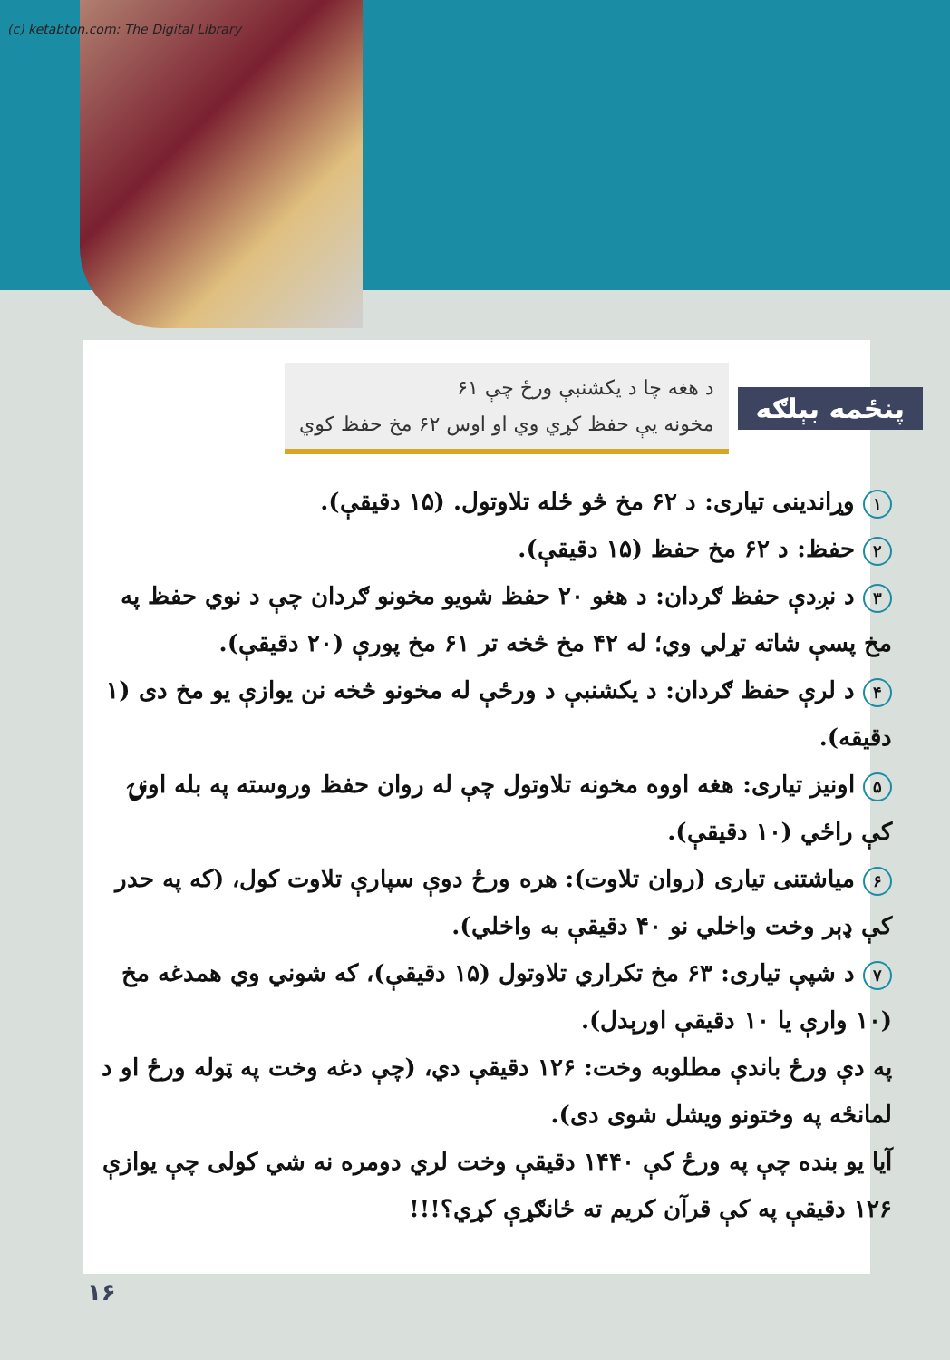(c) ketabton.com: The Digital Library
پنځمه بېلګه
د هغه چا د یکشنبې ورځ چې ۶۱
مخونه یې حفظ کړي وي او اوس ۶۲ مخ حفظ کوي
۱ وړاندینی تیاری: د ۶۲ مخ څو ځله تلاوتول. (۱۵ دقیقې).
۲ حفظ: د ۶۲ مخ حفظ (۱۵ دقیقې).
۳ د نږدې حفظ ګردان: د هغو ۲۰ حفظ شویو مخونو ګردان چې د نوي حفظ په مخ پسې شاته تړلي وي؛ له ۴۲ مخ څخه تر ۶۱ مخ پورې (۲۰ دقیقې).
۴ د لرې حفظ ګردان: د یکشنبې د ورځې له مخونو څخه نن یوازې یو مخ دی (۱ دقیقه).
۵ اونیز تیاری: هغه اووه مخونه تلاوتول چې له روان حفظ وروسته په بله اونۍ کې راځي (۱۰ دقیقې).
۶ میاشتنی تیاری (روان تلاوت): هره ورځ دوې سپارې تلاوت کول، (که په حدر کې ډېر وخت واخلي نو ۴۰ دقیقې به واخلي).
۷ د شپې تیاری: ۶۳ مخ تکراري تلاوتول (۱۵ دقیقې)، که شوني وي همدغه مخ (۱۰ وارې یا ۱۰ دقیقې اورېدل).
په دې ورځ باندې مطلوبه وخت: ۱۲۶ دقیقې دي، (چې دغه وخت په ټوله ورځ او د لمانځه په وختونو ویشل شوی دی).
آیا یو بنده چې په ورځ کې ۱۴۴۰ دقیقې وخت لري دومره نه شي کولی چې یوازې ۱۲۶ دقیقې په کې قرآن کریم ته ځانګړې کړي؟!!!
۱۶